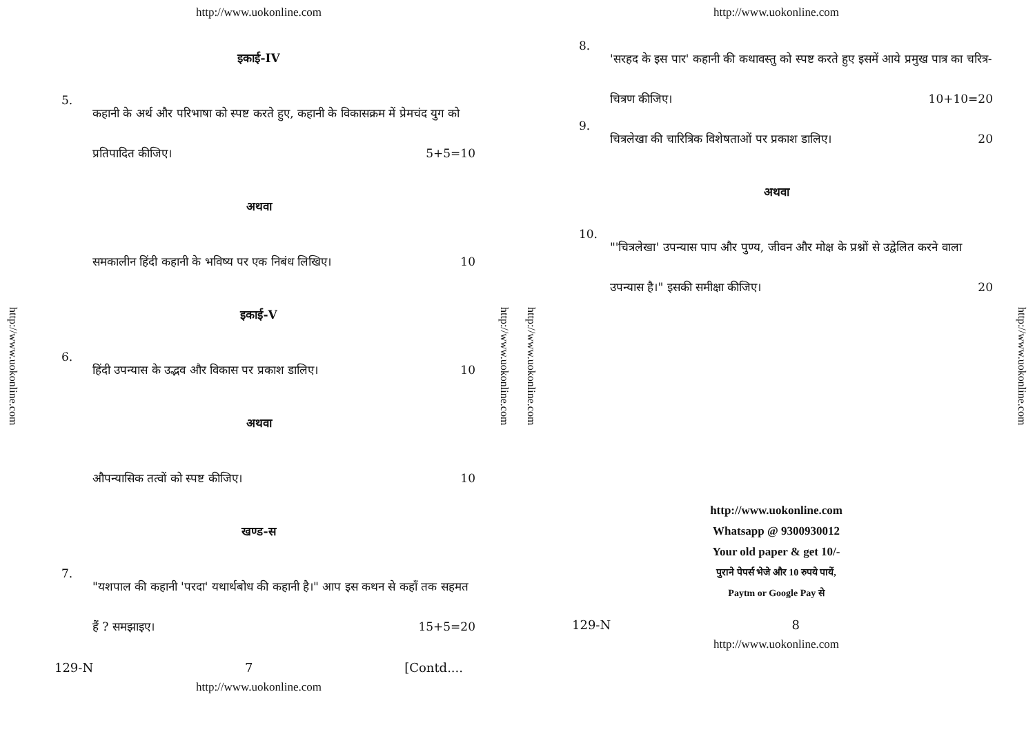http://www.uokonline.com
http://www.uokonline.com
इकाई-IV
5.
कहानी के अर्थ और परिभाषा को स्पष्ट करते हुए, कहानी के विकासक्रम में प्रेमचंद युग को प्रतिपादित कीजिए। 5+5=10
अथवा
समकालीन हिंदी कहानी के भविष्य पर एक निबंध लिखिए। 10
इकाई-V
6.
हिंदी उपन्यास के उद्भव और विकास पर प्रकाश डालिए। 10
अथवा
औपन्यासिक तत्वों को स्पष्ट कीजिए। 10
खण्ड-स
7.
"यशपाल की कहानी 'परदा' यथार्थबोध की कहानी है।" आप इस कथन से कहाँ तक सहमत हैं ? समझाइए। 15+5=20
129-N 7 [Contd....
http://www.uokonline.com
http://www.uokonline.com
http://www.uokonline.com
http://www.uokonline.com
8.
'सरहद के इस पार' कहानी की कथावस्तु को स्पष्ट करते हुए इसमें आये प्रमुख पात्र का चरित्र-चित्रण कीजिए। 10+10=20
9.
चित्रलेखा की चारित्रिक विशेषताओं पर प्रकाश डालिए। 20
अथवा
10.
"'चित्रलेखा' उपन्यास पाप और पुण्य, जीवन और मोक्ष के प्रश्नों से उद्वेलित करने वाला उपन्यास है।" इसकी समीक्षा कीजिए। 20
http://www.uokonline.com
Whatsapp @ 9300930012
Your old paper & get 10/-
पुराने पेपर्स भेजे और 10 रुपये पायें,
Paytm or Google Pay से
129-N 8
http://www.uokonline.com
http://www.uokonline.com